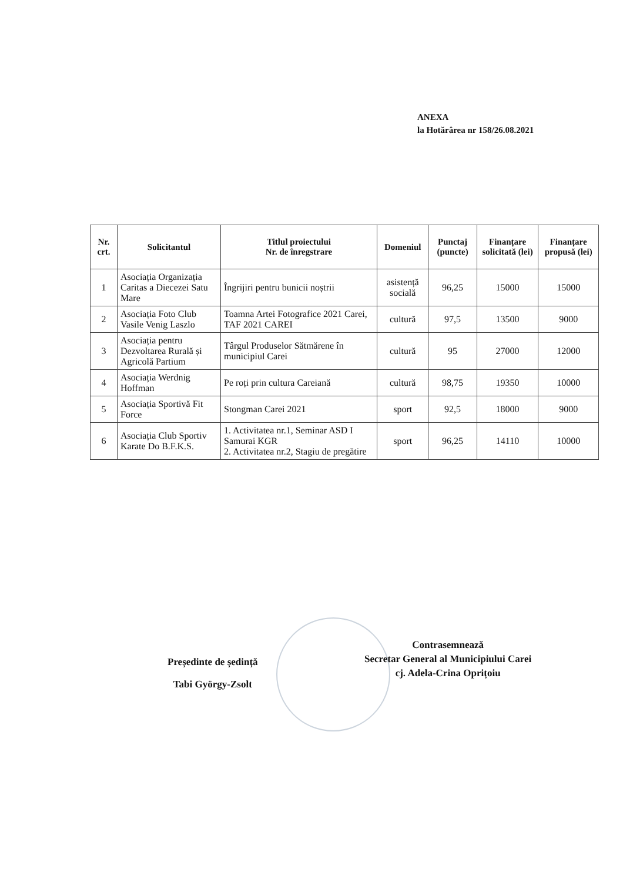ANEXA
la Hotărârea nr 158/26.08.2021
| Nr. crt. | Solicitantul | Titlul proiectului Nr. de înregstrare | Domeniul | Punctaj (puncte) | Finanțare solicitată (lei) | Finanțare propusă (lei) |
| --- | --- | --- | --- | --- | --- | --- |
| 1 | Asociația Organizația Caritas a Diecezei Satu Mare | Îngrijiri pentru bunicii noștrii | asistență socială | 96,25 | 15000 | 15000 |
| 2 | Asociația Foto Club Vasile Venig Laszlo | Toamna Artei Fotografice 2021 Carei, TAF 2021 CAREI | cultură | 97,5 | 13500 | 9000 |
| 3 | Asociația pentru Dezvoltarea Rurală și Agricolă Partium | Târgul Produselor Sătmărene în municipiul Carei | cultură | 95 | 27000 | 12000 |
| 4 | Asociația Werdnig Hoffman | Pe roți prin cultura Careiană | cultură | 98,75 | 19350 | 10000 |
| 5 | Asociația Sportivă Fit Force | Stongman Carei 2021 | sport | 92,5 | 18000 | 9000 |
| 6 | Asociația Club Sportiv Karate Do B.F.K.S. | 1. Activitatea nr.1, Seminar ASD I Samurai KGR 2. Activitatea nr.2, Stagiu de pregătire | sport | 96,25 | 14110 | 10000 |
Președinte de ședință
Tabi György-Zsolt
Contrasemnează
Secretar General al Municipiului Carei
cj. Adela-Crina Oprițoiu